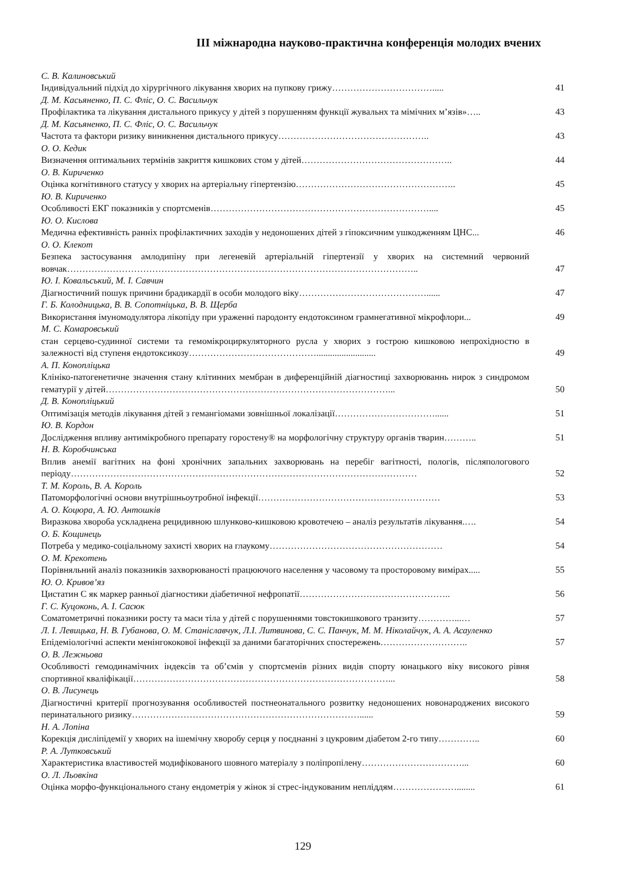ІІІ міжнародна науково-практична конференція молодих вчених
С. В. Калиновський
Індивідуальний підхід до хірургічного лікування хворих на пупкову грижу…………………………….....
41
Д. М. Касьяненко, П. С. Фліс, О. С. Васильчук
Профілактика та лікування дистального прикусу у дітей з порушенням функції жувальнх та мімічних м’язів»…..
43
Д. М. Касьяненко, П. С. Фліс, О. С. Васильчук
Частота та фактори ризику виникнення дистального прикусу…………………………………………..
43
О. О. Кедик
Визначення оптимальних термінів закриття кишкових стом у дітей…………………………………………..
44
О. В. Кириченко
Оцінка когнітивного статусу у хворих на артеріальну гіпертензію……………………………………………..
45
Ю. В. Кириченко
Особливості ЕКГ показників у спортсменів………………………………………………………………....
45
Ю. О. Кислова
Медична ефективність ранніх профілактичних заходів у недоношених дітей з гіпоксичним ушкодженням ЦНС...
46
О. О. Клекот
Безпека застосування амлодипіну при легеневій артеріальній гіпертензії у хворих на системний червоний вовчак……………………………………………………………………………………………………..
47
Ю. І. Ковальський, М. І. Савчин
Діагностичний пошук причини брадикардії в особи молодого віку……………………………………......
47
Г. Б. Колодницька, В. В. Сопотніцька, В. В. Щерба
Використання імуномодулятора лікопіду при ураженні пародонту ендотоксином грамнегативної мікрофлори...
49
М. С. Комаровський
стан серцево-судинної системи та гемомікроциркуляторного русла у хворих з гострою кишковою непрохідностю в залежності від ступеня ендотоксикозу……………………………………..........................
49
А. П. Конопліцька
Клініко-патогенетичне значення стану клітинних мембран в диференційній діагностиці захворюваннь нирок з синдромом гематурії у дітей…………………………………………………………………………………...
50
Д. В. Конопліцький
Оптимізація методів лікування дітей з гемангіомами зовнішньої локалізації……………………………......
51
Ю. В. Кордон
Дослідження впливу антимікробного препарату горостену® на морфологічну структуру органів тварин………..
51
Н. В. Коробчинська
Вплив анемії вагітних на фоні хронічних запальних захворювань на перебіг вагітності, пологів, післяпологового періоду……………………………………………………………………………………………………
52
Т. М. Король, В. А. Король
Патоморфологічні основи внутрішньоутробної інфекції……………………………………………………
53
А. О. Коцюра, А. Ю. Антошків
Виразкова хвороба ускладнена рецидивною шлунково-кишковою кровотечею – аналіз результатів лікування.….
54
О. Б. Кощинець
Потреба у медико-соціальному захисті хворих на глаукому…………………………………………………
54
О. М. Крекотень
Порівняльний аналіз показників захворюваності працюючого населення у часовому та просторовому вимірах.....
55
Ю. О. Кривов’яз
Цистатин С як маркер ранньої діагностики діабетичної нефропатії…………………………………………..
56
Г. С. Куцоконь, А. І. Сасюк
Соматометричні показники росту та маси тіла у дітей с порушеннями товстокишкового транзиту…………...…
57
Л. І. Левицька, Н. В. Губанова, О. М. Станіславчук, Л.І. Литвинова, С. С. Панчук, М. М. Ніколайчук, А. А. Асауленко
Епідеміологічні аспекти менінгококової інфекції за даними багаторічних спостережень………………………..
57
О. В. Лежньова
Особливості гемодинамічних індексів та об’ємів у спортсменів різних видів спорту юнацького віку високого рівня спортивної кваліфікації…………………………………………………………………………...
58
О. В. Лисунець
Діагностичні критерії прогнозування особливостей постнеонатального розвитку недоношених новонароджених високого перинатального ризику…………………………………………………………………......
59
Н. А. Лопіна
Корекція дисліпідемії у хворих на ішемічну хворобу серця у поєднанні з цукровим діабетом 2-го типу…………..
60
Р. А. Лутковський
Характеристика властивостей модифікованого шовного матеріалу з поліпропілену……………………………...
60
О. Л. Льовкіна
Оцінка морфо-функціонального стану ендометрія у жінок зі стрес-індукованим непліддям…………………........
61
129